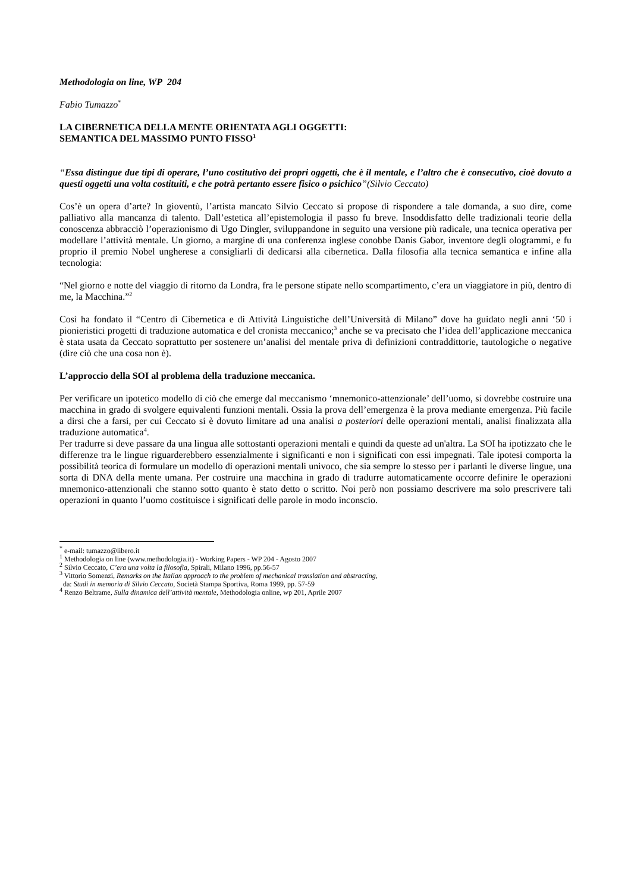Methodologia on line, WP 204
Fabio Tumazzo<sup>*</sup>
LA CIBERNETICA DELLA MENTE ORIENTATA AGLI OGGETTI:
SEMANTICA DEL MASSIMO PUNTO FISSO<sup>1</sup>
“Essa distingue due tipi di operare, l’uno costitutivo dei propri oggetti, che è il mentale, e l’altro che è consecutivo, cioè dovuto a questi oggetti una volta costituiti, e che potrà pertanto essere fisico o psichico”(Silvio Ceccato)
Cos’è un opera d’arte? In gioventù, l’artista mancato Silvio Ceccato si propose di rispondere a tale domanda, a suo dire, come palliativo alla mancanza di talento. Dall’estetica all’epistemologia il passo fu breve. Insoddisfatto delle tradizionali teorie della conoscenza abbracciò l’operazionismo di Ugo Dingler, sviluppandone in seguito una versione più radicale, una tecnica operativa per modellare l’attività mentale. Un giorno, a margine di una conferenza inglese conobbe Danis Gabor, inventore degli ologrammi, e fu proprio il premio Nobel ungherese a consigliarli di dedicarsi alla cibernetica. Dalla filosofia alla tecnica semantica e infine alla tecnologia:
“Nel giorno e notte del viaggio di ritorno da Londra, fra le persone stipate nello scompartimento, c’era un viaggiatore in più, dentro di me, la Macchina.”<sup>2</sup>
Così ha fondato il “Centro di Cibernetica e di Attività Linguistiche dell’Università di Milano” dove ha guidato negli anni ‘50 i pionieristici progetti di traduzione automatica e del cronista meccanico;<sup>3</sup> anche se va precisato che l’idea dell’applicazione meccanica è stata usata da Ceccato soprattutto per sostenere un’analisi del mentale priva di definizioni contraddittorie, tautologiche o negative (dire ciò che una cosa non è).
L’approccio della SOI al problema della traduzione meccanica.
Per verificare un ipotetico modello di ciò che emerge dal meccanismo ‘mnemonico-attenzionale’ dell’uomo, si dovrebbe costruire una macchina in grado di svolgere equivalenti funzioni mentali. Ossia la prova dell’emergenza è la prova mediante emergenza. Più facile a dirsi che a farsi, per cui Ceccato si è dovuto limitare ad una analisi a posteriori delle operazioni mentali, analisi finalizzata alla traduzione automatica<sup>4</sup>.
Per tradurre si deve passare da una lingua alle sottostanti operazioni mentali e quindi da queste ad un'altra. La SOI ha ipotizzato che le differenze tra le lingue riguarderebbero essenzialmente i significanti e non i significati con essi impegnati. Tale ipotesi comporta la possibilità teorica di formulare un modello di operazioni mentali univoco, che sia sempre lo stesso per i parlanti le diverse lingue, una sorta di DNA della mente umana. Per costruire una macchina in grado di tradurre automaticamente occorre definire le operazioni mnemonico-attenzionali che stanno sotto quanto è stato detto o scritto. Noi però non possiamo descrivere ma solo prescrivere tali operazioni in quanto l’uomo costituisce i significati delle parole in modo inconscio.
<sup>*</sup> e-mail: tumazzo@libero.it
<sup>1</sup> Methodologia on line (www.methodologia.it) - Working Papers - WP 204 - Agosto 2007
<sup>2</sup> Silvio Ceccato, C’era una volta la filosofia, Spirali, Milano 1996, pp.56-57
<sup>3</sup> Vittorio Somenzi, Remarks on the Italian approach to the problem of mechanical translation and abstracting,
da: Studi in memoria di Silvio Ceccato, Società Stampa Sportiva, Roma 1999, pp. 57-59
<sup>4</sup> Renzo Beltrame, Sulla dinamica dell’attività mentale, Methodologia online, wp 201, Aprile 2007